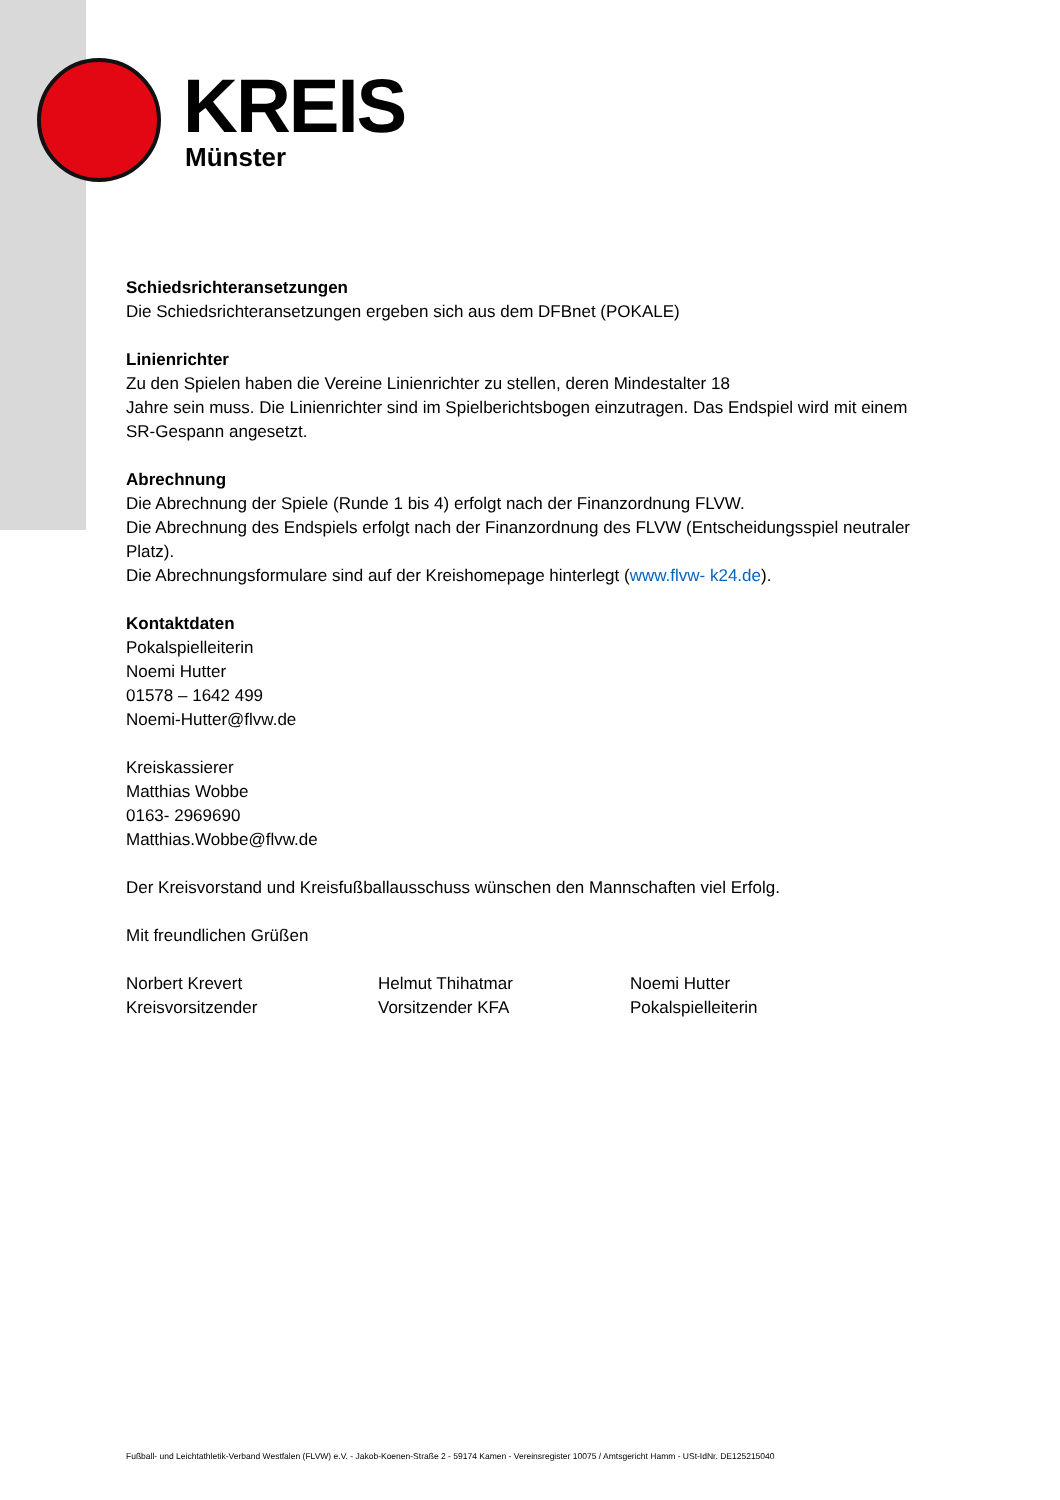KREIS Münster
Schiedsrichteransetzungen
Die Schiedsrichteransetzungen ergeben sich aus dem DFBnet (POKALE)
Linienrichter
Zu den Spielen haben die Vereine Linienrichter zu stellen, deren Mindestalter 18
Jahre sein muss. Die Linienrichter sind im Spielberichtsbogen einzutragen. Das Endspiel wird mit einem SR-Gespann angesetzt.
Abrechnung
Die Abrechnung der Spiele (Runde 1 bis 4) erfolgt nach der Finanzordnung FLVW.
Die Abrechnung des Endspiels erfolgt nach der Finanzordnung des FLVW (Entscheidungsspiel neutraler Platz).
Die Abrechnungsformulare sind auf der Kreishomepage hinterlegt (www.flvw- k24.de).
Kontaktdaten
Pokalspielleiterin
Noemi Hutter
01578 – 1642 499
Noemi-Hutter@flvw.de
Kreiskassierer
Matthias Wobbe
0163- 2969690
Matthias.Wobbe@flvw.de
Der Kreisvorstand und Kreisfußballausschuss wünschen den Mannschaften viel Erfolg.
Mit freundlichen Grüßen
Norbert Krevert
Kreisvorsitzender
Helmut Thihatmar
Vorsitzender KFA
Noemi Hutter
Pokalspielleiterin
Fußball- und Leichtathletik-Verband Westfalen (FLVW) e.V. - Jakob-Koenen-Straße 2 - 59174 Kamen - Vereinsregister 10075 / Amtsgericht Hamm - USt-IdNr. DE125215040